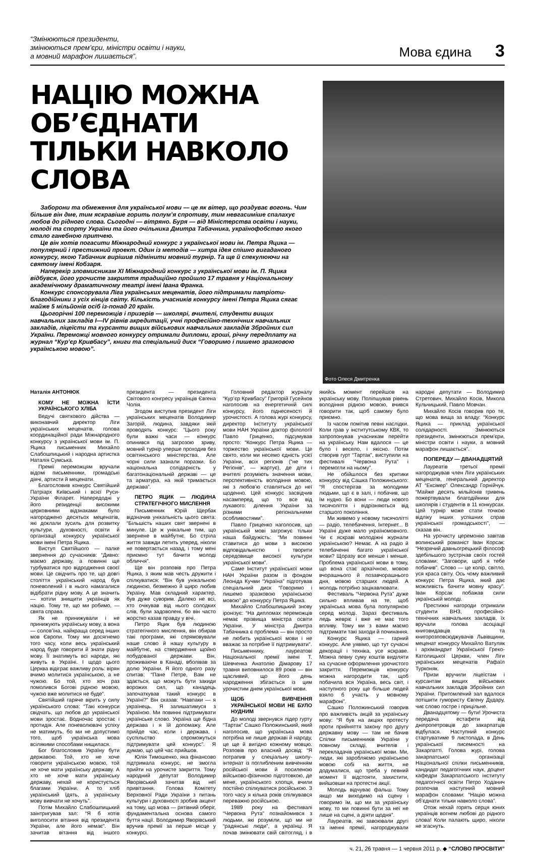“Змінюються президенти,
змінюються прем’єри, міністри освіти і науки,
а мовний марафон лишається”.
Мова єдина 3
НАЦІЮ МОЖНА ОБ’ЄДНАТИ ТІЛЬКИ НАВКОЛО СЛОВА
Заборони та обмеження для української мови — це як вітер, що роздуває вогонь. Чим більше він дме, тим яскравіше горить полум’я спротиву, тим невгасиміше спалахує любов до рідного слова. Сьогодні — вітряно. Буря — від Міністерства освіти і науки, молоді та спорту України та його очільника Дмитра Табачника, українофобство якого стало ганебною притчею.
Це він хотів погасити Міжнародний конкурс з української мови ім. Петра Яцика — популярний і престижний проект. Один із методів — хитра ідея спішно вигаданого конкурсу, якою Табачник вирішив підмінити мовний турнір. Та ще й спекулюючи на святому імені Кобзаря.
Наперекір зловмисникам ХІ Міжнародний конкурс з української мови ім. П. Яцика відбувся, його урочисте закриття традиційно пройшло 17 травня у Національному академічному драматичному театрі імені Івана Франка.
Конкурс спонсорувала Ліга українських меценатів, його підтримали патріоти-благодійники з усіх кінців світу. Кількість учасників конкурсу імені Петра Яцика сягає майже 5 мільйонів осіб із-понад 20 країн.
Цьогорічні 100 переможців і призерів — школярі, вчителі, студенти вищих навчальних закладів І—ІV рівнів акредитації, учні професійно-технічних навчальних закладів, ліцеїсти та курсанти вищих військових навчальних закладів Збройних сил України. Переможці мовного конкурсу отримали дипломи, гроші, річну передплату на журнал “Кур’єр Кривбасу”, книги та спеціальний диск “Говоримо і пишемо зразковою українською мовою”.
Фото Олеся Дмитренка
Наталія АНТОНЮК
КОМУ НЕ МОЖНА ЇСТИ УКРАЇНСЬКОГО ХЛІБА
Ведучі святкового дійства — виконавчий директор Ліги українських меценатів, голова координаційної ради Міжнародного конкурсу з української мови ім. П. Яцика письменник Михайло Слабошпицький і народна артистка Наталія Сумська.
Премії переможцям вручали відомі письменники, громадські діячі, артисти й меценати.
Благословив конкурс Святійший Патріарх Київський і всієї Руси-України Філарет. Напередодні у його резиденції високими церковними відзнаками було нагороджено десятьох меценатів, які доклали зусиль для розвитку культури, духовності, освіти й організації конкурсу української мови імені Петра Яцика.
Виступ Святійшого — палке звернення до сучасників: “Дивно: маємо державу, а повинні ще турбуватися про відродження своєї мови. Це свідчить про те, що довгі століття український народ був поневолений і в нього намагалися відібрати рідну мову. А це значить — хотіли знищити українців як націю. Тому те, що ми робимо, — свята справа.
Як не принижували і не принижують українську мову, а вона — солов’їна, найкраща серед інших мов Європи. Тому ми досягнемо того часу, коли весь український народ буде говорити й знати рідну мову. Її знатимуть всі народи, які живуть в Україні. І щодо цього Церква відіграє важливу роль: вірян вчимо молитися українською, а не чужою. Бо той, хто хоч раз помолився Богові рідною мовою, чужою вже молитися не буде”.
Святійший гаряче вірить у силу українського слова: “Такі конкурси свідчать, що любов до української мови зростає. Водночас зростає і протидія. Але поневолювачі успіху не матимуть, бо ми не допустимо того, щоб українська мова всілякими способами нищилася.
Бог благословив Україну бути державою. Той, хто не хоче говорити українською мовою, той не хоче мати українську державу. А хто не хоче мати українську державу, нехай не користується благами України. А то хліб український їдять, а українську мову вивчати не хочуть”.
Потім Михайло Слабошпицький заінтригував зал: “Я б хотів виголосити вітання від президента України, але його немає”. Він зачитав вітання від іншого президента — президента Світового конгресу українців Євгена Чолія.
Згодом виступив президент Ліги українських меценатів Володимир Загорій, людина, завдяки якій проводять конкурс: “Цього року були важкі часи — конкурс опинився під загрозою зриву, мовний турнір уперше проходив без освітянського міністерства. Але чорні сили зазнали поразки. Бо національна солідарність у багатонаціональній державі — це та арматура, на якій тримається держава”.
ПЕТРО ЯЦИК — ЛЮДИНА СТРАТЕГІЧНОГО МИСЛЕННЯ
Письменник Юрій Щербак відзначив унікальність цього свята: “Більшість наших свят звернені в минуле. Це ж унікальне тим, що звернене в майбутнє. Бо стріла життя завжди летить уперед, ніколи не повертається назад, і тому мені приємно тут бачити молоді обличчя”.
Ще він розповів про Петра Яцика, з яким мав честь дружити і спілкуватися: “Він був унікальною людиною, безмежно й щиро любив Україну. Мав складний характер, був дуже суворим. Далеко не всі, хто очікував від нього солодких слів, були задоволені, бо він часто жорстко казав правду у вічі.
Петро Яцик був людиною стратегічного мислення, він обирав такі програми, які спрямовували наше слово й нашу культуру в майбутнє, на ствердження щойно побудованої держави. Він, проживаючи в Канаді, вболівав за долю України. Я його одного разу спитав: “Пане Петре, Вам не здається, що можуть бути закиди ворожих сил, що канадець започаткував такий конкурс в Україні?” Він сказав: “Навпаки — я українець. Я залишатимуся з Україною. Ми повинні підтримувати українське слово. Україна ще бідна держава і я їй допомажу. Але прийде час, коли і держава, і суспільство спроможуться підтримувати цей конкурс”. Я думаю, що цей час прийшов.
Юлія Тимошенко, яка фінансово підтримала конкурс, не змогла прийти на урочисте закриття. Тому народний депутат Володимир Яворівський зачитав від неї привітання. Голова Комітету Верховної Ради України з питань культури і духовності зробив акцент на тому, що мова — рятівний оберіг, фундаментальна основа самого буття нації. Володимир Яворівський вручив премії за перше місце у конкурсі.
Головний редактор журналу “Кур’єр Кривбасу” Григорій Гусейнов наголосив на енергетичній силі конкурсу, його піднесеності й урочистості. А голова журі конкурсу, директор Інституту української мови НАН України доктор філології Павло Гриценко, підсумував просто: “Конкурс Петра Яцика — торжество української мови. Це свято, коли ми несемо єдність усієї України, всіх регіонів (“не тих Регіонів”, — жартує), де діти і вчителі розуміють значення мови, перспективність володіння мовою, які з любов’ю ставляться до неї щоденно. Цей конкурс засвідчив насамперед, що то все від лукавого: ділення України за різними регіональними особливостями”.
Павло Гриценко наголосив, що українській мові загрожує тільки наша байдужість: “Ми повинні ставитися до мови з високою відповідальністю і творити середовище високої культури української мови”.
Саме Інститут української мови НАН України разом із фондом Леоніда Кучми “Україна” підготував спеціальний диск “Говоримо і пишемо зразковою українською мовою” до конкурсу Петра Яцика.
Михайло Слабошпицький знову іронізує: “На дипломах переможців немає прізвища міністра освіти України. У міністра Дмитра Табачника є проблема — він просто не любить української мови і не вважає за потрібне її підтримувати”.
Письменнику, лауреатові Національної премії імені Т. Шевченка Анатолію Дімарову 17 травня виповнилося 89 років — він щасливий, що його день народження збігається із цим урочистим днем української мови.
ЩОБ ВИВЧЕННЯ УКРАЇНСЬКОЇ МОВИ НЕ БУЛО НУДНИМ
До молоді звернувся лідер гурту “Тартак” Сашко Положинський, який наголосив, що українська мова потрібна не лише державі й народу, це ще й вигідно кожному мовцю. Розповів про власний досвід: “Я потрапив у спеціальну школу-інтернат із поглибленим вивченням російської мови й посиленою військово-фізичною підготовкою, де мене, українського хлопця, вчили постійно спілкуватися російською. З того часу я кілька років спілкувався переважно російською.
1989 року на фестивалі “Червона Рута” познайомився з людьми, які розуміли, що ми не “радянські люди”, а українці. Я почав змінювати свій світогляд, і в якийсь момент перейшов на українську мову. Поліпшував рівень володіння рідною мовою, вчився говорити так, щоб самому було приємно.
Із часом помітив певні наслідки. Коли грав у інститутському КВК, то запропонував учасникам перейти на українську. Нам вдалося — це було і весело, і якісно. Потім створив гурт “Тартак”, виступили на фестивалі “Червона Рута” і перемогли на ньому”.
Не обійшлося без критики конкурсу від Сашка Положинського: “Я спостерігав за молодими людьми, що є в залі, і побачив, що їм нудно. Бо вони — люди нового тисячоліття і відрізняються від старшого покоління.
Ми живемо у новому тисячолітті — радіо, телебачення, Інтернет... В Україні дуже мало україномовного. Чи є яскраві молодіжні журнали українською? Немає. А на радіо й телебаченні багато української мови? Щоразу все менше і менше. Проблема української мови в тому, що вона стає архаїчною, мовою вчорашнього й позавчорашнього дня, мовою старших людей. А молодь потрібно зацікавлювати.
Фестиваль “Червона Рута” дуже сильно впливав на те, щоб українська мова була популярною серед молоді. Зараз фестиваль ледь жевріє і вже не має того впливу. Тому ми з вами маємо підтримати такі заходи й починання.
Конкурс Яцика — гарний конкурс. Але уявімо, що тут сучасні декорації і техніка, усе яскраве. Можна певну суму коштів виділяти на сучасне оформлення урочистого закриття. Переможців конкурсу можна нагородити так, щоб побачила вся Україна, весь світ, і наступного року ще більше людей взяло б участь у мовному марафоні”.
Сашко Положинський говорив про важливість акцій за українську мову: “Я був на акціях протесту проти прийняття закону про другу державну мову — там не бачив Спілки письменників України у повному складі, вчителів і перекладачів української мови. Ми, люди, які заробляємо українською мовою собі на життя, не додумалися, що треба у певний момент її відстояти, захистити, вийшовши на протестні акції.
Молодь відчуває фальш. Тому якщо ми виходимо на сцену і говоримо їм, що ми за українську мову, то ми повинні бути за неї не лише на сцені, а діяти щодня”.
Лауреатів, які завоювали другі та іменні премії, нагороджували народні депутати — Володимир Стретович, Михайло Косів, Микола Кульчицький, Павло Мовчан.
Михайло Косів говорив про те, що мова вища за владу: “Конкурс Яцика — приклад української солідарності. Змінюються президенти, змінюються прем’єри, міністри освіти і науки, а мовний марафон лишається”.
ПОПЕРЕДУ — ДВАНАДЦЯТИЙ
Лауреатів третьої премії нагороджував член Ліги українських меценатів, генеральний директор АТ “Ексімер” Олександр Горнійчук. “Майже десять мільйонів гривень пожертвували благодійники для школярів і студентів в 11 конкурсах. Цей турнір може стати точкою відліку інших успішних справ української громадськості”, — сказав він.
На урочисту церемонію завітав волинський романіст Іван Корсак: “Незрячий давньогрецький філософ здебільшого зустрічав своїх гостей словами: “Заговори, щоб я тебе побачив”. Слово — це колір, світло, уся краса світу. Ось чому важливий конкурс Петра Яцика, який дає можливість бачити мовну красу”. Іван Корсак побажав сили українській молоді.
Престижні нагороди отримали студенти ВНЗ, професійно-технічних навчальних закладів, їх вручали голова асоціації книговидавців та книгорозповсюджувачів Львівщини, меценат конкурсу Михайло Ватуляк і архімандрит Української Греко-Католицької Церкви, член Ліги українських меценатів Рафаїл Турконяк.
Призи вручили ліцеїстам і курсантам вищих військових навчальних закладів Збройних сил України. Притомлений зал вдалося потішити гумористу Євгену Дудару, чиє слово гостре і прицільне.
Дванадцятому — бути! Урочиста передача естафети від дніпропетровців до закарпатців відбулася. Наступний конкурс стартуватиме 9 листопада, в День української писемності на Закарпатті. Голова журі, голова закарпатської організації Національної спілки письменників, кандидат педагогічних наук, доцент кафедри Закарпатського інституту педагогічної освіти Петро Ходанич розпочав наступний мовний марафон словами: “Націю можна об’єднати тільки навколо слова”.
Отож нехай горять серця юних українців вогнем любові до рідного слова! Коли палають щиро, ніколи не згаснуть.
ч. 21, 26 травня — 1 червня 2011 р. ◆ “СЛОВО ПРОСВІТИ”